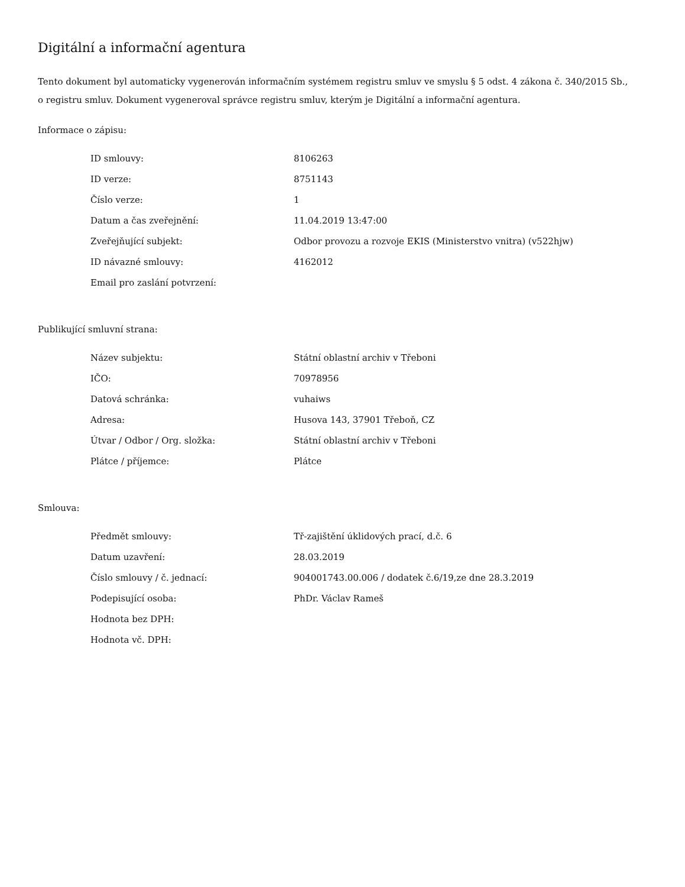Digitální a informační agentura
Tento dokument byl automaticky vygenerován informačním systémem registru smluv ve smyslu § 5 odst. 4 zákona č. 340/2015 Sb., o registru smluv. Dokument vygeneroval správce registru smluv, kterým je Digitální a informační agentura.
Informace o zápisu:
| ID smlouvy: | 8106263 |
| ID verze: | 8751143 |
| Číslo verze: | 1 |
| Datum a čas zveřejnění: | 11.04.2019 13:47:00 |
| Zveřejňující subjekt: | Odbor provozu a rozvoje EKIS (Ministerstvo vnitra) (v522hjw) |
| ID návazné smlouvy: | 4162012 |
| Email pro zaslání potvrzení: | |
Publikující smluvní strana:
| Název subjektu: | Státní oblastní archiv v Třeboni |
| IČO: | 70978956 |
| Datová schránka: | vuhaiws |
| Adresa: | Husova 143, 37901 Třeboň, CZ |
| Útvar / Odbor / Org. složka: | Státní oblastní archiv v Třeboni |
| Plátce / příjemce: | Plátce |
Smlouva:
| Předmět smlouvy: | Tř-zajištění úklidových prací, d.č. 6 |
| Datum uzavření: | 28.03.2019 |
| Číslo smlouvy / č. jednací: | 904001743.00.006 / dodatek č.6/19,ze dne 28.3.2019 |
| Podepisující osoba: | PhDr. Václav Rameš |
| Hodnota bez DPH: | |
| Hodnota vč. DPH: | |